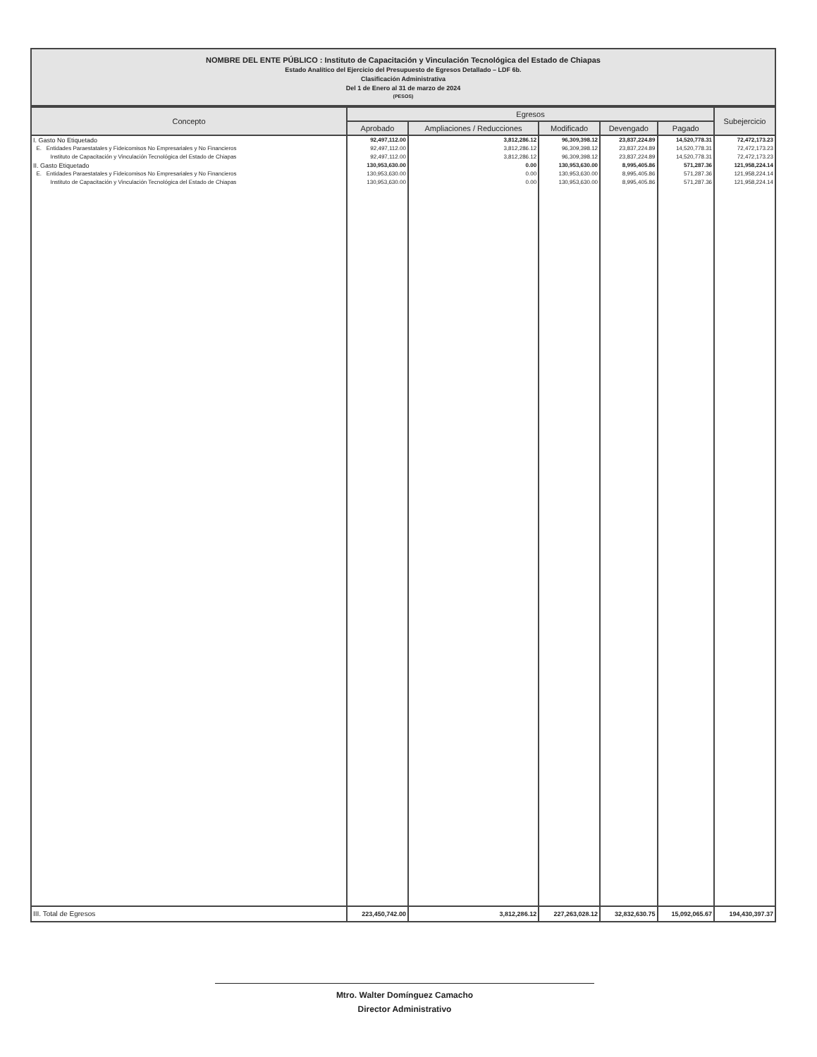NOMBRE DEL ENTE PÚBLICO : Instituto de Capacitación y Vinculación Tecnológica del Estado de Chiapas
Estado Analítico del Ejercicio del Presupuesto de Egresos Detallado – LDF 6b.
Clasificación Administrativa
Del 1 de Enero al 31 de marzo de 2024
(PESOS)
| Concepto | Egresos | | | | | Subejercicio |
| --- | --- | --- | --- | --- | --- | --- |
| | Aprobado | Ampliaciones / Reducciones | Modificado | Devengado | Pagado | |
| I. Gasto No Etiquetado | 92,497,112.00 | 3,812,286.12 | 96,309,398.12 | 23,837,224.89 | 14,520,778.31 | 72,472,173.23 |
| E. Entidades Paraestatales y Fideicomisos No Empresariales y No Financieros | 92,497,112.00 | 3,812,286.12 | 96,309,398.12 | 23,837,224.89 | 14,520,778.31 | 72,472,173.23 |
| Instituto de Capacitación y Vinculación Tecnológica del Estado de Chiapas | 92,497,112.00 | 3,812,286.12 | 96,309,398.12 | 23,837,224.89 | 14,520,778.31 | 72,472,173.23 |
| II. Gasto Etiquetado | 130,953,630.00 | 0.00 | 130,953,630.00 | 8,995,405.86 | 571,287.36 | 121,958,224.14 |
| E. Entidades Paraestatales y Fideicomisos No Empresariales y No Financieros | 130,953,630.00 | 0.00 | 130,953,630.00 | 8,995,405.86 | 571,287.36 | 121,958,224.14 |
| Instituto de Capacitación y Vinculación Tecnológica del Estado de Chiapas | 130,953,630.00 | 0.00 | 130,953,630.00 | 8,995,405.86 | 571,287.36 | 121,958,224.14 |
| III. Total de Egresos | 223,450,742.00 | 3,812,286.12 | 227,263,028.12 | 32,832,630.75 | 15,092,065.67 | 194,430,397.37 |
Mtro. Walter Domínguez Camacho
Director Administrativo